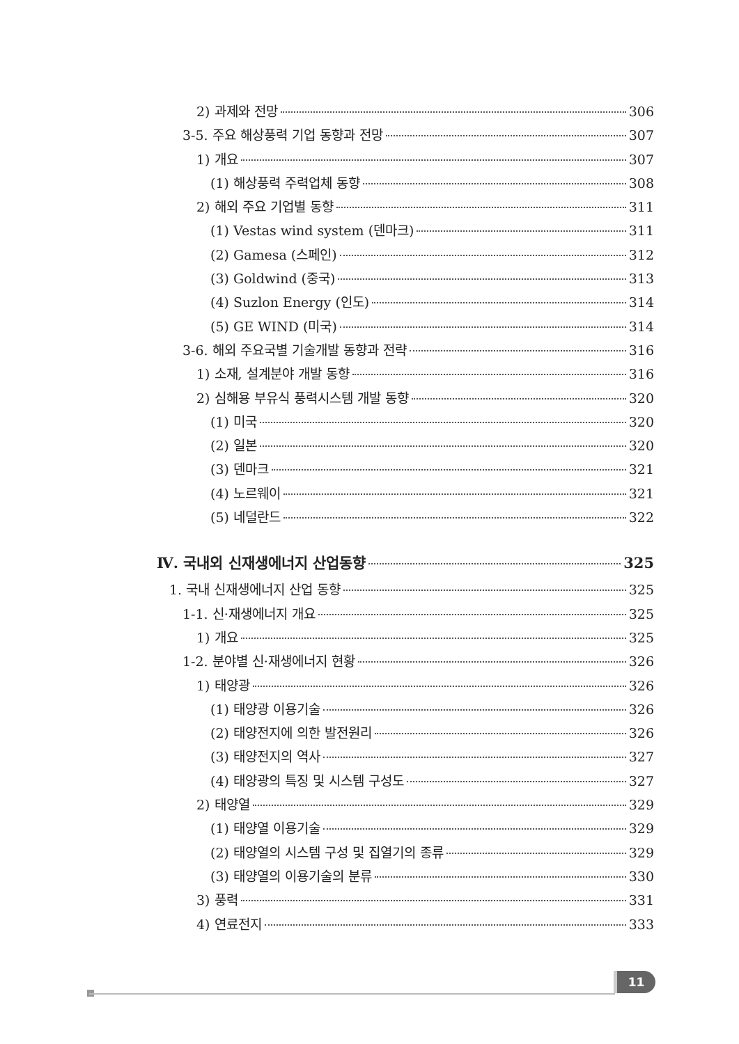2) 과제와 전망 306
3-5. 주요 해상풍력 기업 동향과 전망 307
1) 개요 307
(1) 해상풍력 주력업체 동향 308
2) 해외 주요 기업별 동향 311
(1) Vestas wind system (덴마크) 311
(2) Gamesa (스페인) 312
(3) Goldwind (중국) 313
(4) Suzlon Energy (인도) 314
(5) GE WIND (미국) 314
3-6. 해외 주요국별 기술개발 동향과 전략 316
1) 소재, 설계분야 개발 동향 316
2) 심해용 부유식 풍력시스템 개발 동향 320
(1) 미국 320
(2) 일본 320
(3) 덴마크 321
(4) 노르웨이 321
(5) 네덜란드 322
Ⅳ. 국내외 신재생에너지 산업동향 325
1. 국내 신재생에너지 산업 동향 325
1-1. 신·재생에너지 개요 325
1) 개요 325
1-2. 분야별 신·재생에너지 현황 326
1) 태양광 326
(1) 태양광 이용기술 326
(2) 태양전지에 의한 발전원리 326
(3) 태양전지의 역사 327
(4) 태양광의 특징 및 시스템 구성도 327
2) 태양열 329
(1) 태양열 이용기술 329
(2) 태양열의 시스템 구성 및 집열기의 종류 329
(3) 태양열의 이용기술의 분류 330
3) 풍력 331
4) 연료전지 333
11